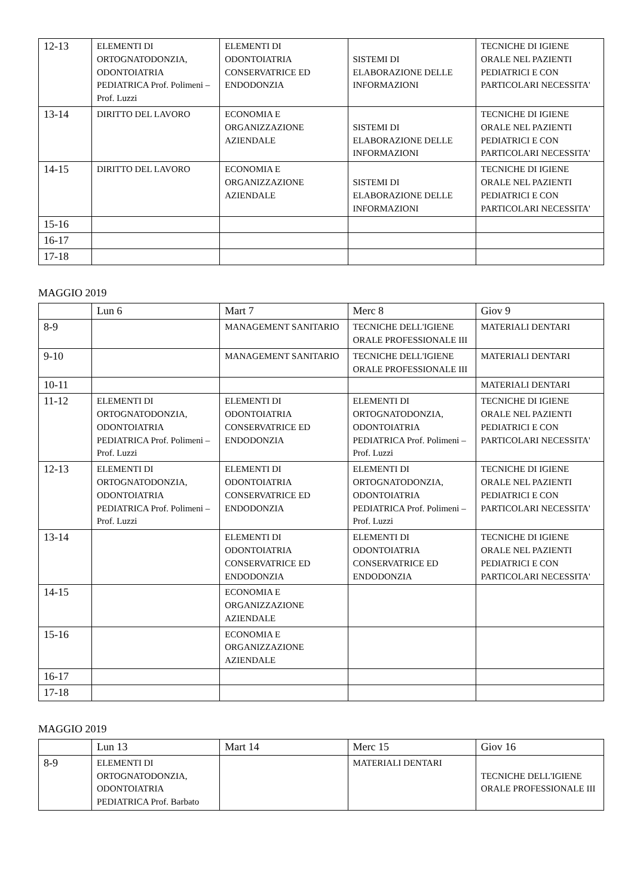| 12-13 | ELEMENTI DI ORTOGNATODONZIA, ODONTOIATRIA PEDIATRICA Prof. Polimeni – Prof. Luzzi | ELEMENTI DI ODONTOIATRIA CONSERVATRICE ED ENDODONZIA | SISTEMI DI ELABORAZIONE DELLE INFORMAZIONI | TECNICHE DI IGIENE ORALE NEL PAZIENTI PEDIATRICI E CON PARTICOLARI NECESSITA' |
| 13-14 | DIRITTO DEL LAVORO | ECONOMIA E ORGANIZZAZIONE AZIENDALE | SISTEMI DI ELABORAZIONE DELLE INFORMAZIONI | TECNICHE DI IGIENE ORALE NEL PAZIENTI PEDIATRICI E CON PARTICOLARI NECESSITA' |
| 14-15 | DIRITTO DEL LAVORO | ECONOMIA E ORGANIZZAZIONE AZIENDALE | SISTEMI DI ELABORAZIONE DELLE INFORMAZIONI | TECNICHE DI IGIENE ORALE NEL PAZIENTI PEDIATRICI E CON PARTICOLARI NECESSITA' |
| 15-16 | | | | |
| 16-17 | | | | |
| 17-18 | | | | |
MAGGIO 2019
| | Lun 6 | Mart 7 | Merc 8 | Giov 9 |
| --- | --- | --- | --- | --- |
| 8-9 | | MANAGEMENT SANITARIO | TECNICHE DELL'IGIENE ORALE PROFESSIONALE III | MATERIALI DENTARI |
| 9-10 | | MANAGEMENT SANITARIO | TECNICHE DELL'IGIENE ORALE PROFESSIONALE III | MATERIALI DENTARI |
| 10-11 | | | | MATERIALI DENTARI |
| 11-12 | ELEMENTI DI ORTOGNATODONZIA, ODONTOIATRIA PEDIATRICA Prof. Polimeni – Prof. Luzzi | ELEMENTI DI ODONTOIATRIA CONSERVATRICE ED ENDODONZIA | ELEMENTI DI ORTOGNATODONZIA, ODONTOIATRIA PEDIATRICA Prof. Polimeni – Prof. Luzzi | TECNICHE DI IGIENE ORALE NEL PAZIENTI PEDIATRICI E CON PARTICOLARI NECESSITA' |
| 12-13 | ELEMENTI DI ORTOGNATODONZIA, ODONTOIATRIA PEDIATRICA Prof. Polimeni – Prof. Luzzi | ELEMENTI DI ODONTOIATRIA CONSERVATRICE ED ENDODONZIA | ELEMENTI DI ORTOGNATODONZIA, ODONTOIATRIA PEDIATRICA Prof. Polimeni – Prof. Luzzi | TECNICHE DI IGIENE ORALE NEL PAZIENTI PEDIATRICI E CON PARTICOLARI NECESSITA' |
| 13-14 | | ELEMENTI DI ODONTOIATRIA CONSERVATRICE ED ENDODONZIA | ELEMENTI DI ODONTOIATRIA CONSERVATRICE ED ENDODONZIA | TECNICHE DI IGIENE ORALE NEL PAZIENTI PEDIATRICI E CON PARTICOLARI NECESSITA' |
| 14-15 | | ECONOMIA E ORGANIZZAZIONE AZIENDALE | | |
| 15-16 | | ECONOMIA E ORGANIZZAZIONE AZIENDALE | | |
| 16-17 | | | | |
| 17-18 | | | | |
MAGGIO 2019
| | Lun 13 | Mart 14 | Merc 15 | Giov 16 |
| --- | --- | --- | --- | --- |
| 8-9 | ELEMENTI DI ORTOGNATODONZIA, ODONTOIATRIA PEDIATRICA Prof. Barbato | | MATERIALI DENTARI | TECNICHE DELL'IGIENE ORALE PROFESSIONALE III |